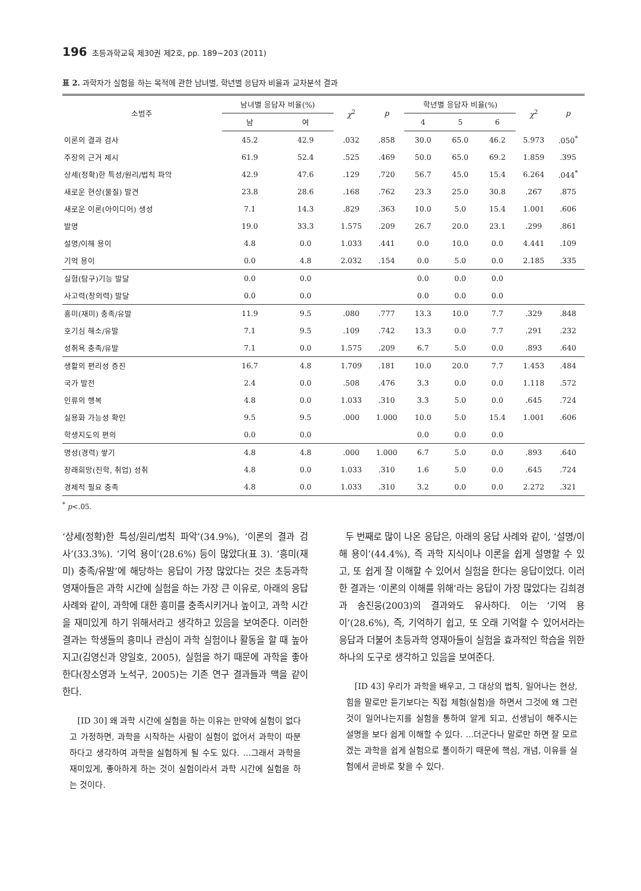196 초등과학교육 제30권 제2호, pp. 189∼203 (2011)
표 2. 과학자가 실험을 하는 목적에 관한 남녀별, 학년별 응답자 비율과 교차분석 결과
| 소범주 | 남녀별 응답자 비율(%) | | χ<sup>2</sup> | p | 학년별 응답자 비율(%) | | | χ<sup>2</sup> | p |
| --- | --- | --- | --- | --- | --- | --- | --- | --- | --- |
| | 남 | 여 | | | 4 | 5 | 6 | | |
| 이론의 결과 검사 | 45.2 | 42.9 | .032 | .858 | 30.0 | 65.0 | 46.2 | 5.973 | .050<sup>*</sup> |
| 주장의 근거 제시 | 61.9 | 52.4 | .525 | .469 | 50.0 | 65.0 | 69.2 | 1.859 | .395 |
| 상세(정확)한 특성/원리/법칙 파악 | 42.9 | 47.6 | .129 | .720 | 56.7 | 45.0 | 15.4 | 6.264 | .044<sup>*</sup> |
| 새로운 현상(물질) 발견 | 23.8 | 28.6 | .168 | .762 | 23.3 | 25.0 | 30.8 | .267 | .875 |
| 새로운 이론(아이디어) 생성 | 7.1 | 14.3 | .829 | .363 | 10.0 | 5.0 | 15.4 | 1.001 | .606 |
| 발명 | 19.0 | 33.3 | 1.575 | .209 | 26.7 | 20.0 | 23.1 | .299 | .861 |
| 설명/이해 용이 | 4.8 | 0.0 | 1.033 | .441 | 0.0 | 10.0 | 0.0 | 4.441 | .109 |
| 기억 용이 | 0.0 | 4.8 | 2.032 | .154 | 0.0 | 5.0 | 0.0 | 2.185 | .335 |
| 실험(탐구)기능 발달 | 0.0 | 0.0 | | | 0.0 | 0.0 | 0.0 | | |
| 사고력(창의력) 발달 | 0.0 | 0.0 | | | 0.0 | 0.0 | 0.0 | | |
| 흥미(재미) 충족/유발 | 11.9 | 9.5 | .080 | .777 | 13.3 | 10.0 | 7.7 | .329 | .848 |
| 호기심 해소/유발 | 7.1 | 9.5 | .109 | .742 | 13.3 | 0.0 | 7.7 | .291 | .232 |
| 성취욕 충족/유발 | 7.1 | 0.0 | 1.575 | .209 | 6.7 | 5.0 | 0.0 | .893 | .640 |
| 생활의 편리성 증진 | 16.7 | 4.8 | 1.709 | .181 | 10.0 | 20.0 | 7.7 | 1.453 | .484 |
| 국가 발전 | 2.4 | 0.0 | .508 | .476 | 3.3 | 0.0 | 0.0 | 1.118 | .572 |
| 인류의 행복 | 4.8 | 0.0 | 1.033 | .310 | 3.3 | 5.0 | 0.0 | .645 | .724 |
| 실용화 가능성 확인 | 9.5 | 9.5 | .000 | 1.000 | 10.0 | 5.0 | 15.4 | 1.001 | .606 |
| 학생지도의 편의 | 0.0 | 0.0 | | | 0.0 | 0.0 | 0.0 | | |
| 명성(경력) 쌓기 | 4.8 | 4.8 | .000 | 1.000 | 6.7 | 5.0 | 0.0 | .893 | .640 |
| 장래희망(진학, 취업) 성취 | 4.8 | 0.0 | 1.033 | .310 | 1.6 | 5.0 | 0.0 | .645 | .724 |
| 경제적 필요 충족 | 4.8 | 0.0 | 1.033 | .310 | 3.2 | 0.0 | 0.0 | 2.272 | .321 |
<sup>*</sup> p<.05.
‘상세(정확)한 특성/원리/법칙 파악’(34.9%), ‘이론의 결과 검사’(33.3%). ‘기억 용이’(28.6%) 등이 많았다(표 3). ‘흥미(재미) 충족/유발’에 해당하는 응답이 가장 많았다는 것은 초등과학 영재아들은 과학 시간에 실험을 하는 가장 큰 이유로, 아래의 응답 사례와 같이, 과학에 대한 흥미를 충족시키거나 높이고, 과학 시간을 재미있게 하기 위해서라고 생각하고 있음을 보여준다. 이러한 결과는 학생들의 흥미나 관심이 과학 실험이나 활동을 할 때 높아지고(김영신과 양일호, 2005), 실험을 하기 때문에 과학을 좋아한다(장소영과 노석구, 2005)는 기존 연구 결과들과 맥을 같이 한다.
[ID 30] 왜 과학 시간에 실험을 하는 이유는 만약에 실험이 없다고 가정하면, 과학을 시작하는 사람이 실험이 없어서 과학이 따분하다고 생각하여 과학을 실험하게 될 수도 있다. …그래서 과학을 재미있게, 좋아하게 하는 것이 실험이라서 과학 시간에 실험을 하는 것이다.
두 번째로 많이 나온 응답은, 아래의 응답 사례와 같이, ‘설명/이해 용이’(44.4%), 즉 과학 지식이나 이론을 쉽게 설명할 수 있고, 또 쉽게 잘 이해할 수 있어서 실험을 한다는 응답이었다. 이러한 결과는 ‘이론의 이해를 위해’라는 응답이 가장 많았다는 김희경과 송진웅(2003)의 결과와도 유사하다. 이는 ‘기억 용이’(28.6%), 즉, 기억하기 쉽고, 또 오래 기억할 수 있어서라는 응답과 더불어 초등과학 영재아들이 실험을 효과적인 학습을 위한 하나의 도구로 생각하고 있음을 보여준다.
[ID 43] 우리가 과학을 배우고, 그 대상의 법칙, 일어나는 현상, 힘을 말로만 듣기보다는 직접 체험(실험)을 하면서 그것에 왜 그런 것이 일어나는지를 실험을 통하여 알게 되고, 선생님이 해주시는 설명을 보다 쉽게 이해할 수 있다. …더군다나 말로만 하면 잘 모르겠는 과학을 쉽게 실험으로 풀이하기 때문에 핵심, 개념, 이유를 실험에서 곧바로 찾을 수 있다.